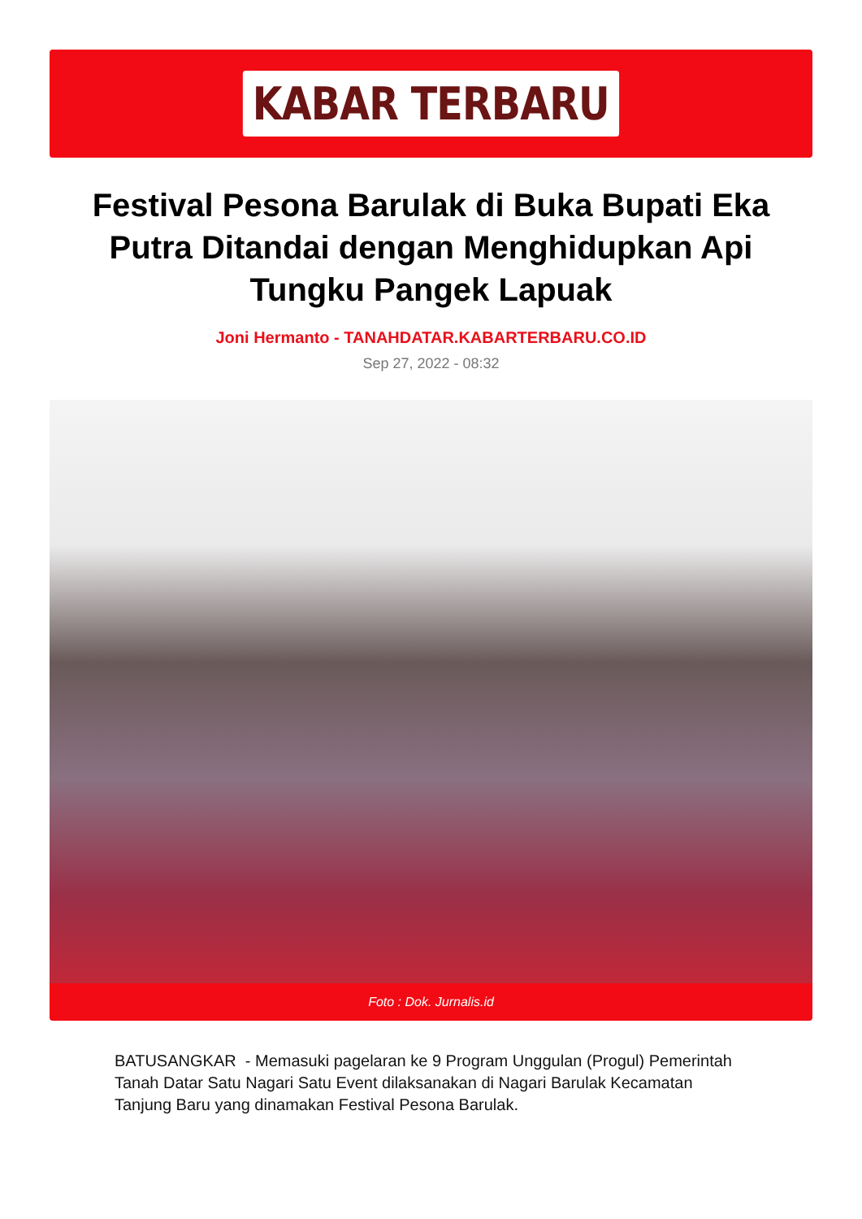KABAR TERBARU
Festival Pesona Barulak di Buka Bupati Eka Putra Ditandai dengan Menghidupkan Api Tungku Pangek Lapuak
Joni Hermanto - TANAHDATAR.KABARTERBARU.CO.ID
Sep 27, 2022 - 08:32
Foto : Dok. Jurnalis.id
BATUSANGKAR - Memasuki pagelaran ke 9 Program Unggulan (Progul) Pemerintah Tanah Datar Satu Nagari Satu Event dilaksanakan di Nagari Barulak Kecamatan Tanjung Baru yang dinamakan Festival Pesona Barulak.